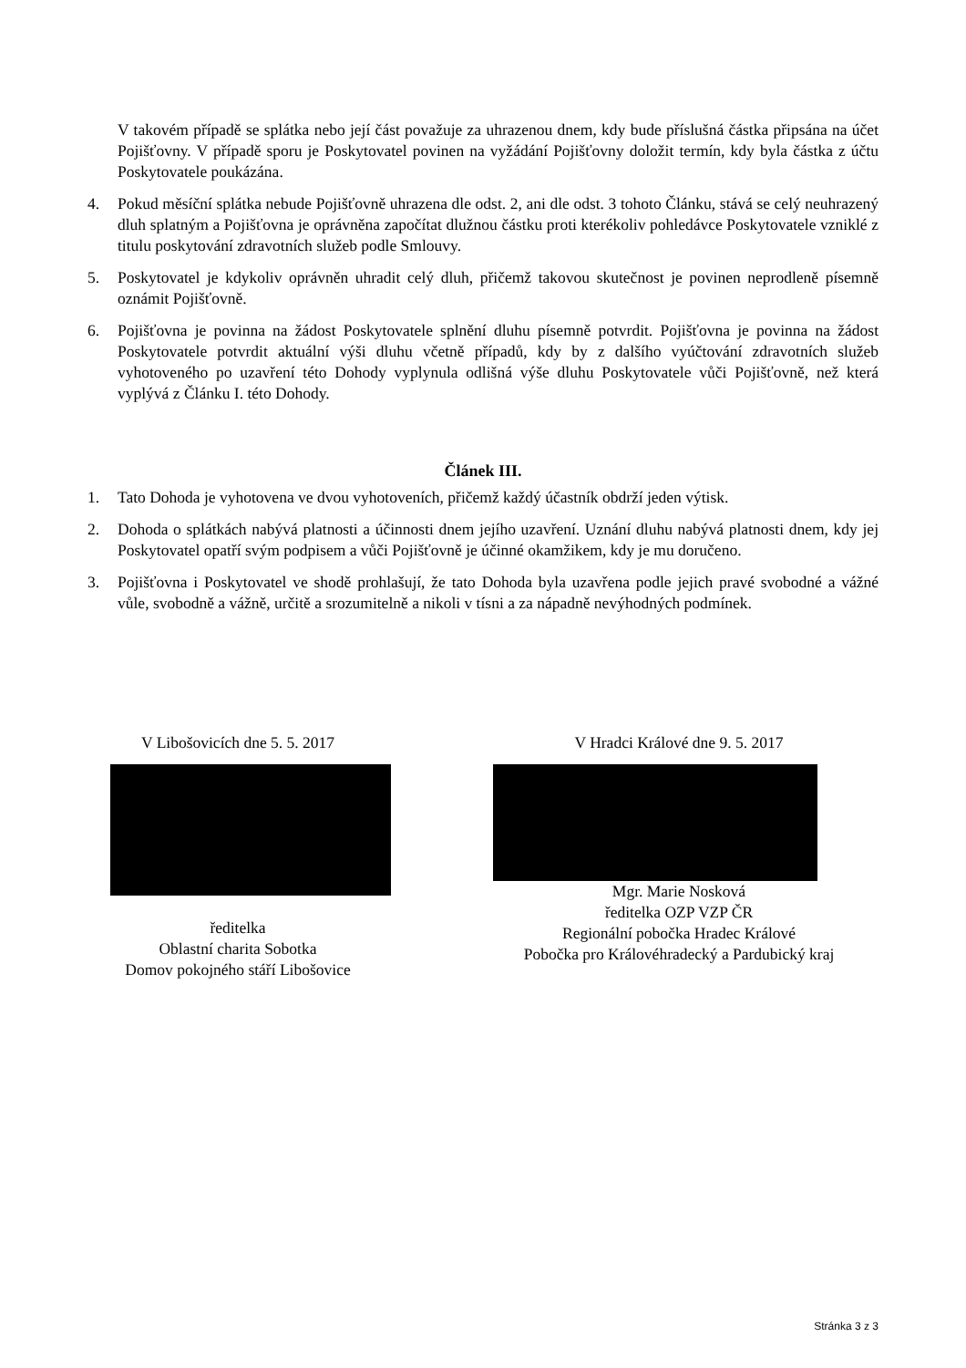V takovém případě se splátka nebo její část považuje za uhrazenou dnem, kdy bude příslušná částka připsána na účet Pojišťovny. V případě sporu je Poskytovatel povinen na vyžádání Pojišťovny doložit termín, kdy byla částka z účtu Poskytovatele poukázána.
4. Pokud měsíční splátka nebude Pojišťovně uhrazena dle odst. 2, ani dle odst. 3 tohoto Článku, stává se celý neuhrazený dluh splatným a Pojišťovna je oprávněna započítat dlužnou částku proti kterékoliv pohledávce Poskytovatele vzniklé z titulu poskytování zdravotních služeb podle Smlouvy.
5. Poskytovatel je kdykoliv oprávněn uhradit celý dluh, přičemž takovou skutečnost je povinen neprodleně písemně oznámit Pojišťovně.
6. Pojišťovna je povinna na žádost Poskytovatele splnění dluhu písemně potvrdit. Pojišťovna je povinna na žádost Poskytovatele potvrdit aktuální výši dluhu včetně případů, kdy by z dalšího vyúčtování zdravotních služeb vyhotoveného po uzavření této Dohody vyplynula odlišná výše dluhu Poskytovatele vůči Pojišťovně, než která vyplývá z Článku I. této Dohody.
Článek III.
1. Tato Dohoda je vyhotovena ve dvou vyhotoveních, přičemž každý účastník obdrží jeden výtisk.
2. Dohoda o splátkách nabývá platnosti a účinnosti dnem jejího uzavření. Uznání dluhu nabývá platnosti dnem, kdy jej Poskytovatel opatří svým podpisem a vůči Pojišťovně je účinné okamžikem, kdy je mu doručeno.
3. Pojišťovna i Poskytovatel ve shodě prohlašují, že tato Dohoda byla uzavřena podle jejich pravé svobodné a vážné vůle, svobodně a vážně, určitě a srozumitelně a nikoli v tísni a za nápadně nevýhodných podmínek.
V Libošovicích dne 5. 5. 2017
ředitelka
Oblastní charita Sobotka
Domov pokojného stáří Libošovice
V Hradci Králové dne 9. 5. 2017
Mgr. Marie Nosková
ředitelka OZP VZP ČR
Regionální pobočka Hradec Králové
Pobočka pro Královéhradecký a Pardubický kraj
Stránka 3 z 3